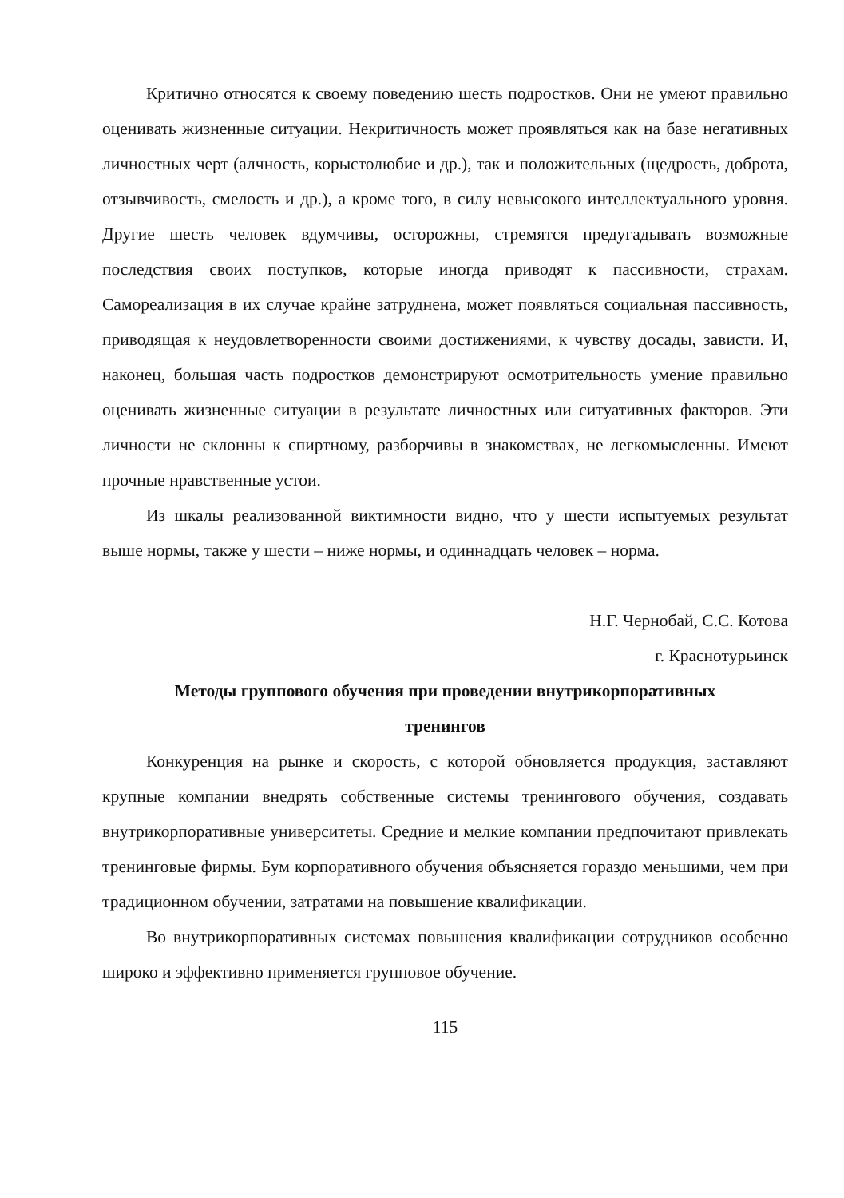Критично относятся к своему поведению шесть подростков. Они не умеют правильно оценивать жизненные ситуации. Некритичность может проявляться как на базе негативных личностных черт (алчность, корыстолюбие и др.), так и положительных (щедрость, доброта, отзывчивость, смелость и др.), а кроме того, в силу невысокого интеллектуального уровня. Другие шесть человек вдумчивы, осторожны, стремятся предугадывать возможные последствия своих поступков, которые иногда приводят к пассивности, страхам. Самореализация в их случае крайне затруднена, может появляться социальная пассивность, приводящая к неудовлетворенности своими достижениями, к чувству досады, зависти. И, наконец, большая часть подростков демонстрируют осмотрительность умение правильно оценивать жизненные ситуации в результате личностных или ситуативных факторов. Эти личности не склонны к спиртному, разборчивы в знакомствах, не легкомысленны. Имеют прочные нравственные устои.
Из шкалы реализованной виктимности видно, что у шести испытуемых результат выше нормы, также у шести – ниже нормы, и одиннадцать человек – норма.
Н.Г. Чернобай, С.С. Котова
г. Краснотурьинск
Методы группового обучения при проведении внутрикорпоративных
тренингов
Конкуренция на рынке и скорость, с которой обновляется продукция, заставляют крупные компании внедрять собственные системы тренингового обучения, создавать внутрикорпоративные университеты. Средние и мелкие компании предпочитают привлекать тренинговые фирмы. Бум корпоративного обучения объясняется гораздо меньшими, чем при традиционном обучении, затратами на повышение квалификации.
Во внутрикорпоративных системах повышения квалификации сотрудников особенно широко и эффективно применяется групповое обучение.
115